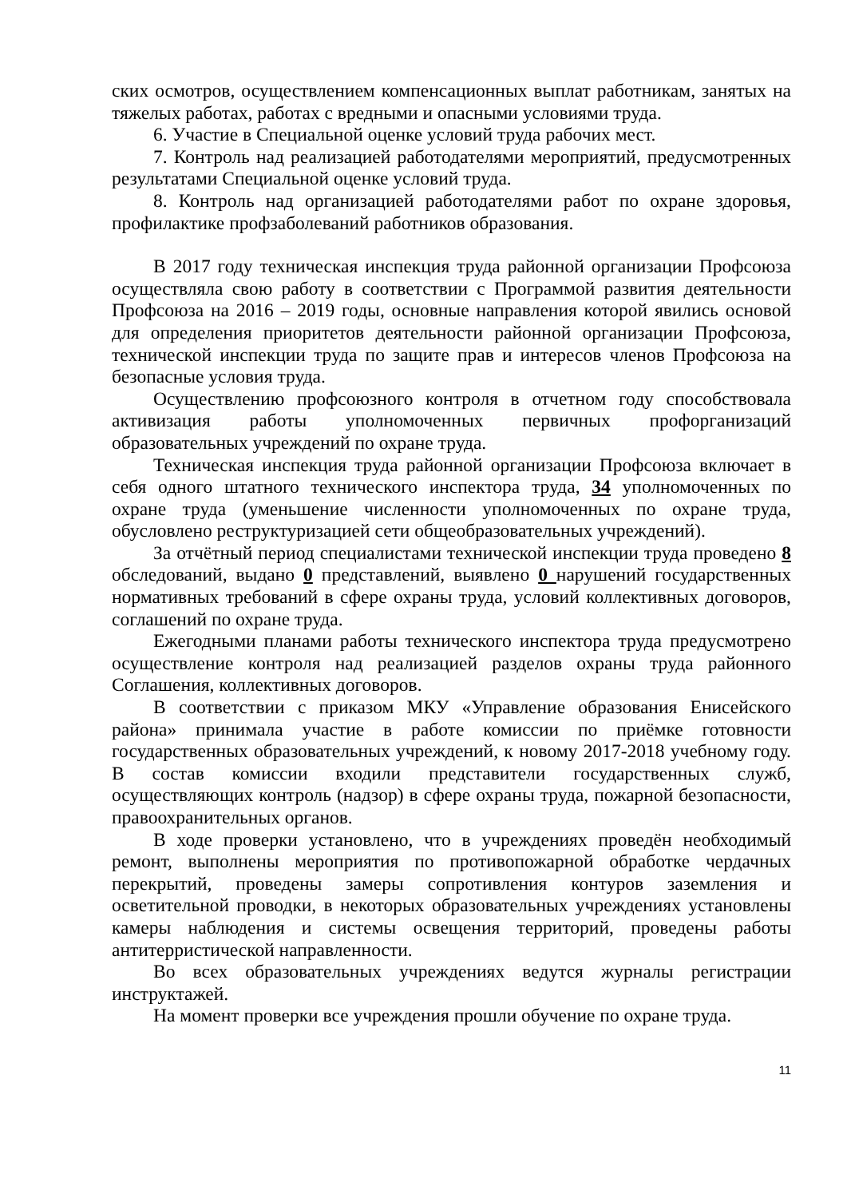ских осмотров, осуществлением компенсационных выплат работникам, занятых на тяжелых работах, работах с вредными и опасными условиями труда.
6. Участие в Специальной оценке условий труда рабочих мест.
7. Контроль над реализацией работодателями мероприятий, предусмотренных результатами Специальной оценке условий труда.
8. Контроль над организацией работодателями работ по охране здоровья, профилактике профзаболеваний работников образования.
В 2017 году техническая инспекция труда районной организации Профсоюза осуществляла свою работу в соответствии с Программой развития деятельности Профсоюза на 2016 – 2019 годы, основные направления которой явились основой для определения приоритетов деятельности районной организации Профсоюза, технической инспекции труда по защите прав и интересов членов Профсоюза на безопасные условия труда.
Осуществлению профсоюзного контроля в отчетном году способствовала активизация работы уполномоченных первичных профорганизаций образовательных учреждений по охране труда.
Техническая инспекция труда районной организации Профсоюза включает в себя одного штатного технического инспектора труда, 34 уполномоченных по охране труда (уменьшение численности уполномоченных по охране труда, обусловлено реструктуризацией сети общеобразовательных учреждений).
За отчётный период специалистами технической инспекции труда проведено 8 обследований, выдано 0 представлений, выявлено 0 нарушений государственных нормативных требований в сфере охраны труда, условий коллективных договоров, соглашений по охране труда.
Ежегодными планами работы технического инспектора труда предусмотрено осуществление контроля над реализацией разделов охраны труда районного Соглашения, коллективных договоров.
В соответствии с приказом МКУ «Управление образования Енисейского района» принимала участие в работе комиссии по приёмке готовности государственных образовательных учреждений, к новому 2017-2018 учебному году. В состав комиссии входили представители государственных служб, осуществляющих контроль (надзор) в сфере охраны труда, пожарной безопасности, правоохранительных органов.
В ходе проверки установлено, что в учреждениях проведён необходимый ремонт, выполнены мероприятия по противопожарной обработке чердачных перекрытий, проведены замеры сопротивления контуров заземления и осветительной проводки, в некоторых образовательных учреждениях установлены камеры наблюдения и системы освещения территорий, проведены работы антитерристической направленности.
Во всех образовательных учреждениях ведутся журналы регистрации инструктажей.
На момент проверки все учреждения прошли обучение по охране труда.
11